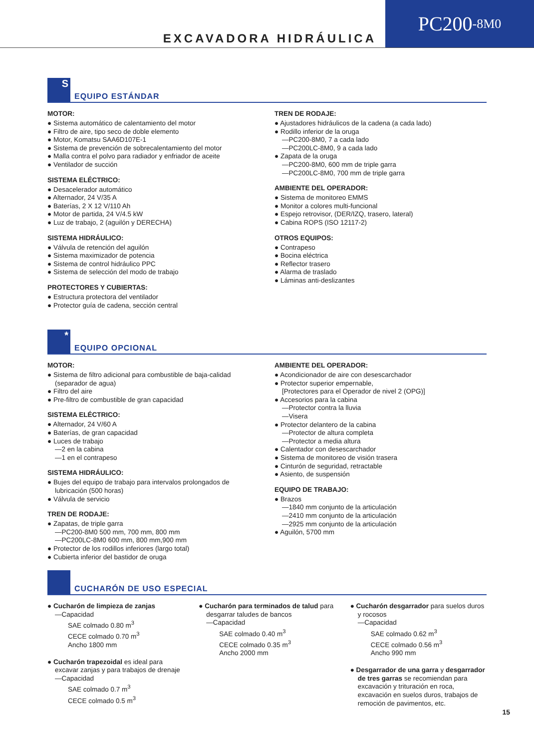EXCAVADORA HIDRÁULICA
PC200 -8M0
S
EQUIPO ESTÁNDAR
MOTOR:
● Sistema automático de calentamiento del motor
● Filtro de aire, tipo seco de doble elemento
● Motor, Komatsu SAA6D107E-1
● Sistema de prevención de sobrecalentamiento del motor
● Malla contra el polvo para radiador y enfriador de aceite
● Ventilador de succión
SISTEMA ELÉCTRICO:
● Desacelerador automático
● Alternador, 24 V/35 A
● Baterías, 2 X 12 V/110 Ah
● Motor de partida, 24 V/4.5 kW
● Luz de trabajo, 2 (aguilón y DERECHA)
SISTEMA HIDRÁULICO:
● Válvula de retención del aguilón
● Sistema maximizador de potencia
● Sistema de control hidráulico PPC
● Sistema de selección del modo de trabajo
PROTECTORES Y CUBIERTAS:
● Estructura protectora del ventilador
● Protector guía de cadena, sección central
TREN DE RODAJE:
● Ajustadores hidráulicos de la cadena (a cada lado)
● Rodillo inferior de la oruga
—PC200-8M0, 7 a cada lado
—PC200LC-8M0, 9 a cada lado
● Zapata de la oruga
—PC200-8M0, 600 mm de triple garra
—PC200LC-8M0, 700 mm de triple garra
AMBIENTE DEL OPERADOR:
● Sistema de monitoreo EMMS
● Monitor a colores multi-funcional
● Espejo retrovisor, (DER/IZQ, trasero, lateral)
● Cabina ROPS (ISO 12117-2)
OTROS EQUIPOS:
● Contrapeso
● Bocina eléctrica
● Reflector trasero
● Alarma de traslado
● Láminas anti-deslizantes
*
EQUIPO OPCIONAL
MOTOR:
● Sistema de filtro adicional para combustible de baja-calidad (separador de agua)
● Filtro del aire
● Pre-filtro de combustible de gran capacidad
SISTEMA ELÉCTRICO:
● Alternador, 24 V/60 A
● Baterías, de gran capacidad
● Luces de trabajo
—2 en la cabina
—1 en el contrapeso
SISTEMA HIDRÁULICO:
● Bujes del equipo de trabajo para intervalos prolongados de lubricación (500 horas)
● Válvula de servicio
TREN DE RODAJE:
● Zapatas, de triple garra
—PC200-8M0 500 mm, 700 mm, 800 mm
—PC200LC-8M0 600 mm, 800 mm,900 mm
● Protector de los rodillos inferiores (largo total)
● Cubierta inferior del bastidor de oruga
AMBIENTE DEL OPERADOR:
● Acondicionador de aire con desescarchador
● Protector superior empernable,
[Protectores para el Operador de nivel 2 (OPG)]
● Accesorios para la cabina
—Protector contra la lluvia
—Visera
● Protector delantero de la cabina
—Protector de altura completa
—Protector a media altura
● Calentador con desescarchador
● Sistema de monitoreo de visión trasera
● Cinturón de seguridad, retractable
● Asiento, de suspensión
EQUIPO DE TRABAJO:
● Brazos
—1840 mm conjunto de la articulación
—2410 mm conjunto de la articulación
—2925 mm conjunto de la articulación
● Aguilón, 5700 mm
CUCHARÓN DE USO ESPECIAL
● Cucharón de limpieza de zanjas
—Capacidad
SAE colmado 0.80 m<sup>3</sup>
CECE colmado 0.70 m<sup>3</sup>
Ancho 1800 mm
● Cucharón trapezoidal es ideal para excavar zanjas y para trabajos de drenaje
—Capacidad
SAE colmado 0.7 m<sup>3</sup>
CECE colmado 0.5 m<sup>3</sup>
● Cucharón para terminados de talud para desgarrar taludes de bancos
—Capacidad
SAE colmado 0.40 m<sup>3</sup>
CECE colmado 0.35 m<sup>3</sup>
Ancho 2000 mm
● Cucharón desgarrador para suelos duros y rocosos
—Capacidad
SAE colmado 0.62 m<sup>3</sup>
CECE colmado 0.56 m<sup>3</sup>
Ancho 990 mm
● Desgarrador de una garra y desgarrador de tres garras se recomiendan para excavación y trituración en roca, excavación en suelos duros, trabajos de remoción de pavimentos, etc.
15